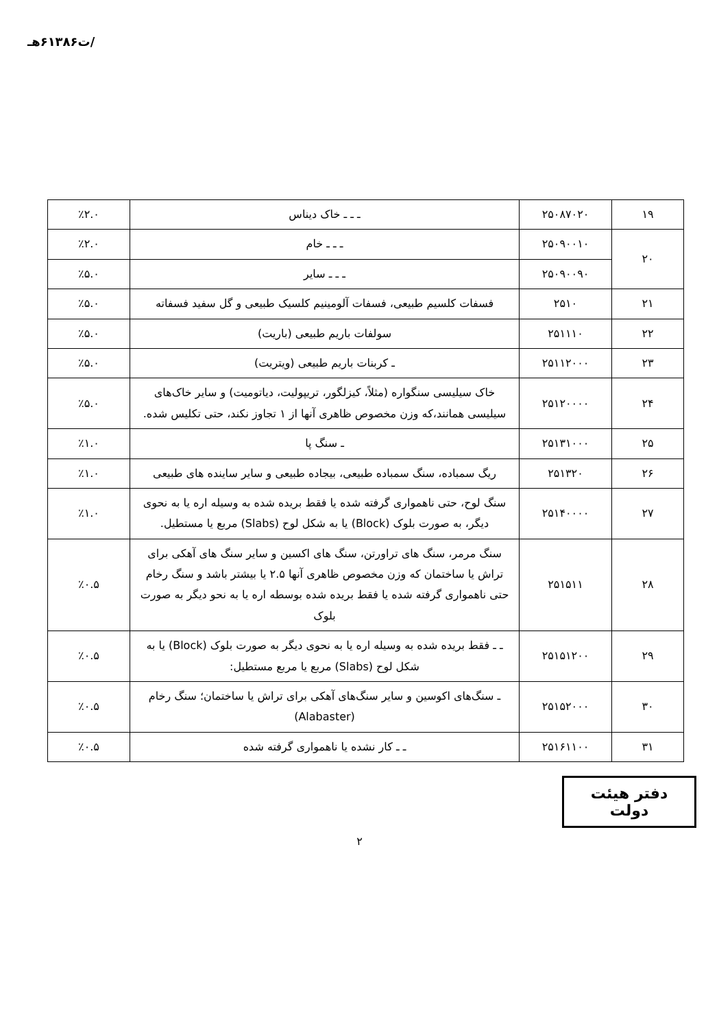/ت۶۱۳۸۶هـ
| ۱۹ | ۲۵۰۸۷۰۲۰ | ـ ـ ـ خاک دیناس | ٪۲.۰ |
| ۲۰ | ۲۵۰۹۰۰۱۰ | ـ ـ ـ خام | ٪۲.۰ |
| | ۲۵۰۹۰۰۹۰ | ـ ـ ـ سایر | ٪۵.۰ |
| ۲۱ | ۲۵۱۰ | فسفات کلسیم طبیعی، فسفات آلومینیم کلسیک طبیعی و گل سفید فسفاته | ٪۵.۰ |
| ۲۲ | ۲۵۱۱۱۰ | سولفات باریم طبیعی (باریت) | ٪۵.۰ |
| ۲۳ | ۲۵۱۱۲۰۰۰ | ـ کربنات باریم طبیعی (ویتریت) | ٪۵.۰ |
| ۲۴ | ۲۵۱۲۰۰۰۰ | خاک سیلیسی سنگواره (مثلاً، کیزلگور، تریپولیت، دیاتومیت) و سایر خاک‌های سیلیسی همانند،که وزن مخصوص ظاهری آنها از ۱ تجاوز نکند، حتی تکلیس شده. | ٪۵.۰ |
| ۲۵ | ۲۵۱۳۱۰۰۰ | ـ سنگ پا | ٪۱.۰ |
| ۲۶ | ۲۵۱۳۲۰ | ریگ سمباده، سنگ سمباده طبیعی، بیجاده طبیعی و سایر ساینده های طبیعی | ٪۱.۰ |
| ۲۷ | ۲۵۱۴۰۰۰۰ | سنگ لوح، حتی ناهمواری گرفته شده یا فقط بریده شده به وسیله اره یا به نحوی دیگر، به صورت بلوک (Block) یا به شکل لوح (Slabs) مربع یا مستطیل. | ٪۱.۰ |
| ۲۸ | ۲۵۱۵۱۱ | سنگ مرمر، سنگ های تراورتن، سنگ های اکسین و سایر سنگ های آهکی برای تراش یا ساختمان که وزن مخصوص ظاهری آنها ۲.۵ یا بیشتر باشد و سنگ رخام حتی ناهمواری گرفته شده یا فقط بریده شده بوسطه اره یا به نحو دیگر به صورت بلوک | ٪۰.۵ |
| ۲۹ | ۲۵۱۵۱۲۰۰ | ـ ـ فقط بریده شده به وسیله اره یا به نحوی دیگر به صورت بلوک (Block) یا به شکل لوح (Slabs) مربع یا مربع مستطیل: | ٪۰.۵ |
| ۳۰ | ۲۵۱۵۲۰۰۰ | ـ سنگ‌های اکوسین و سایر سنگ‌های آهکی برای تراش یا ساختمان؛ سنگ رخام (Alabaster) | ٪۰.۵ |
| ۳۱ | ۲۵۱۶۱۱۰۰ | ـ ـ کار نشده یا ناهمواری گرفته شده | ٪۰.۵ |
دفتر هیئت دولت
۲